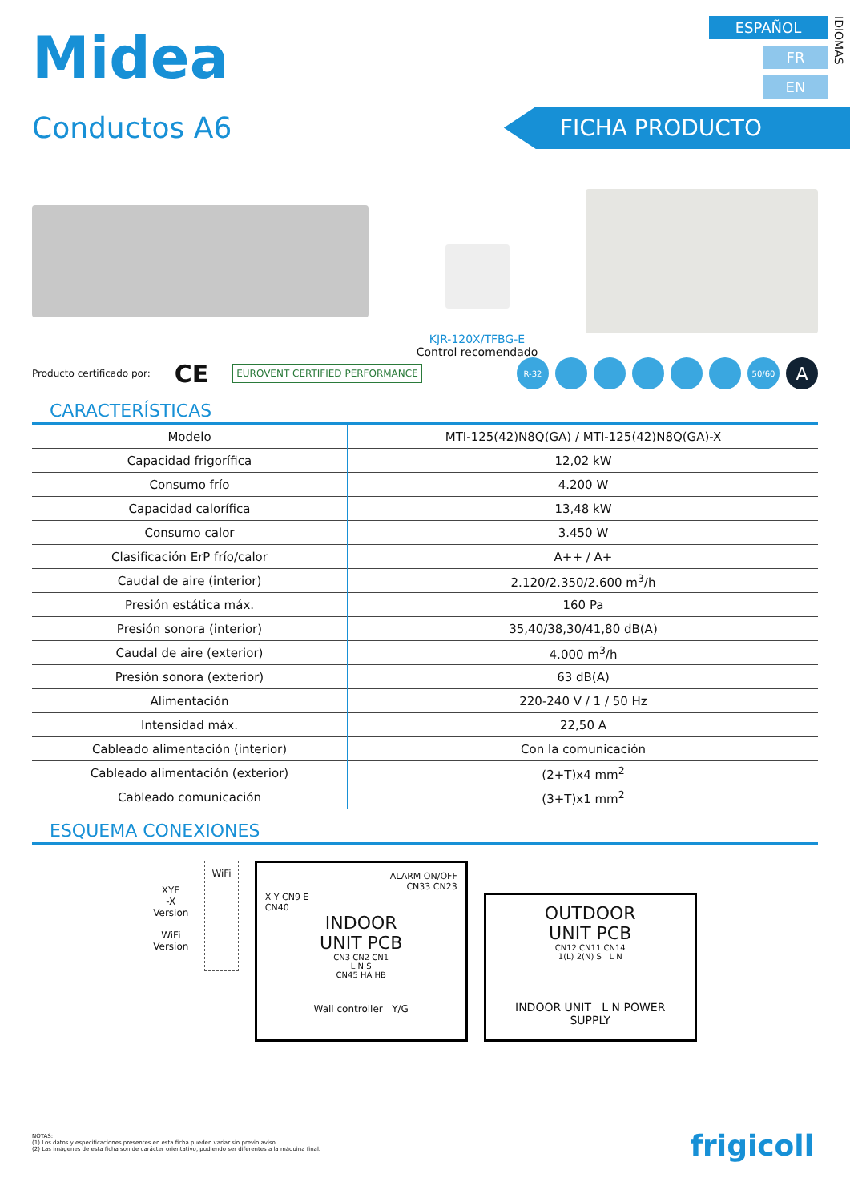Midea
ESPAÑOL
FR
EN
IDIOMAS
Conductos A6
FICHA PRODUCTO
KJR-120X/TFBG-E
Control recomendado
Producto certificado por: CE EUROVENT CERTIFIED PERFORMANCE
R-32 50/60 A
CARACTERÍSTICAS
| Modelo | MTI-125(42)N8Q(GA) / MTI-125(42)N8Q(GA)-X |
| Capacidad frigorífica | 12,02 kW |
| Consumo frío | 4.200 W |
| Capacidad calorífica | 13,48 kW |
| Consumo calor | 3.450 W |
| Clasificación ErP frío/calor | A++ / A+ |
| Caudal de aire (interior) | 2.120/2.350/2.600 m<sup>3</sup>/h |
| Presión estática máx. | 160 Pa |
| Presión sonora (interior) | 35,40/38,30/41,80 dB(A) |
| Caudal de aire (exterior) | 4.000 m<sup>3</sup>/h |
| Presión sonora (exterior) | 63 dB(A) |
| Alimentación | 220-240 V / 1 / 50 Hz |
| Intensidad máx. | 22,50 A |
| Cableado alimentación (interior) | Con la comunicación |
| Cableado alimentación (exterior) | (2+T)x4 mm<sup>2</sup> |
| Cableado comunicación | (3+T)x1 mm<sup>2</sup> |
ESQUEMA CONEXIONES
XYE
-X
Version
WiFi
Version
WiFi
ALARM ON/OFF
CN33 CN23
X Y CN9 E
CN40
INDOOR
UNIT PCB
CN3 CN2 CN1
L N S
CN45 HA HB
Wall controller Y/G
OUTDOOR
UNIT PCB
CN12 CN11 CN14
1(L) 2(N) S L N
INDOOR UNIT L N POWER SUPPLY
NOTAS:
(1) Los datos y especificaciones presentes en esta ficha pueden variar sin previo aviso.
(2) Las imágenes de esta ficha son de carácter orientativo, pudiendo ser diferentes a la máquina final.
frigicoll